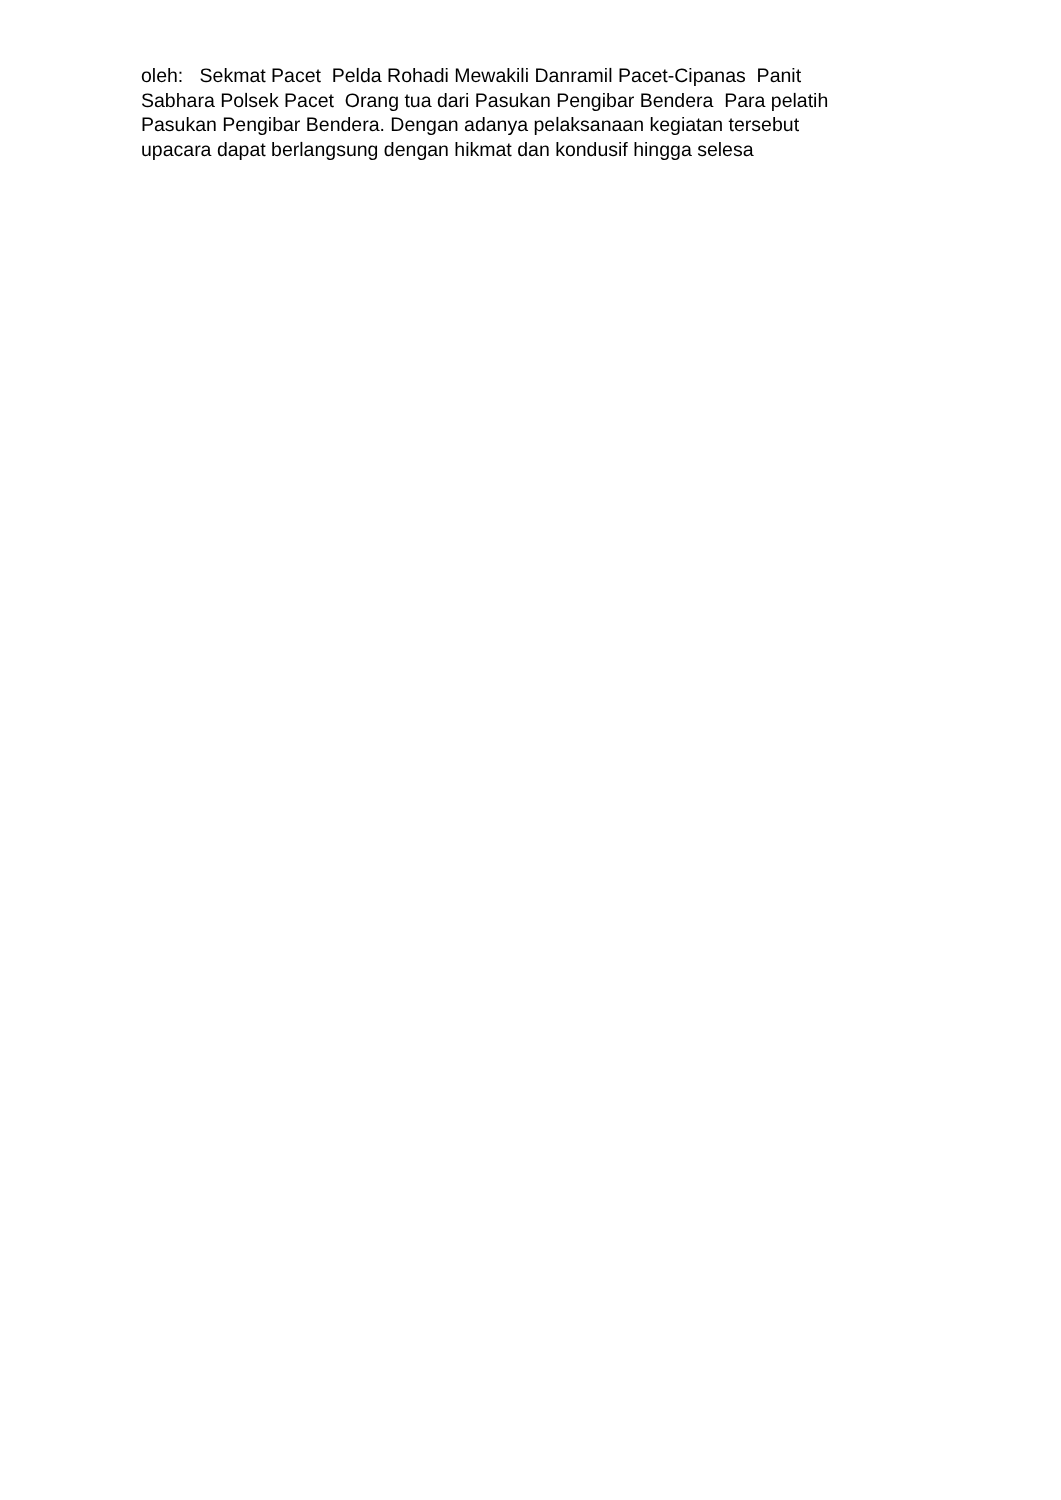oleh: Sekmat Pacet Pelda Rohadi Mewakili Danramil Pacet-Cipanas Panit Sabhara Polsek Pacet Orang tua dari Pasukan Pengibar Bendera Para pelatih Pasukan Pengibar Bendera. Dengan adanya pelaksanaan kegiatan tersebut upacara dapat berlangsung dengan hikmat dan kondusif hingga selesa